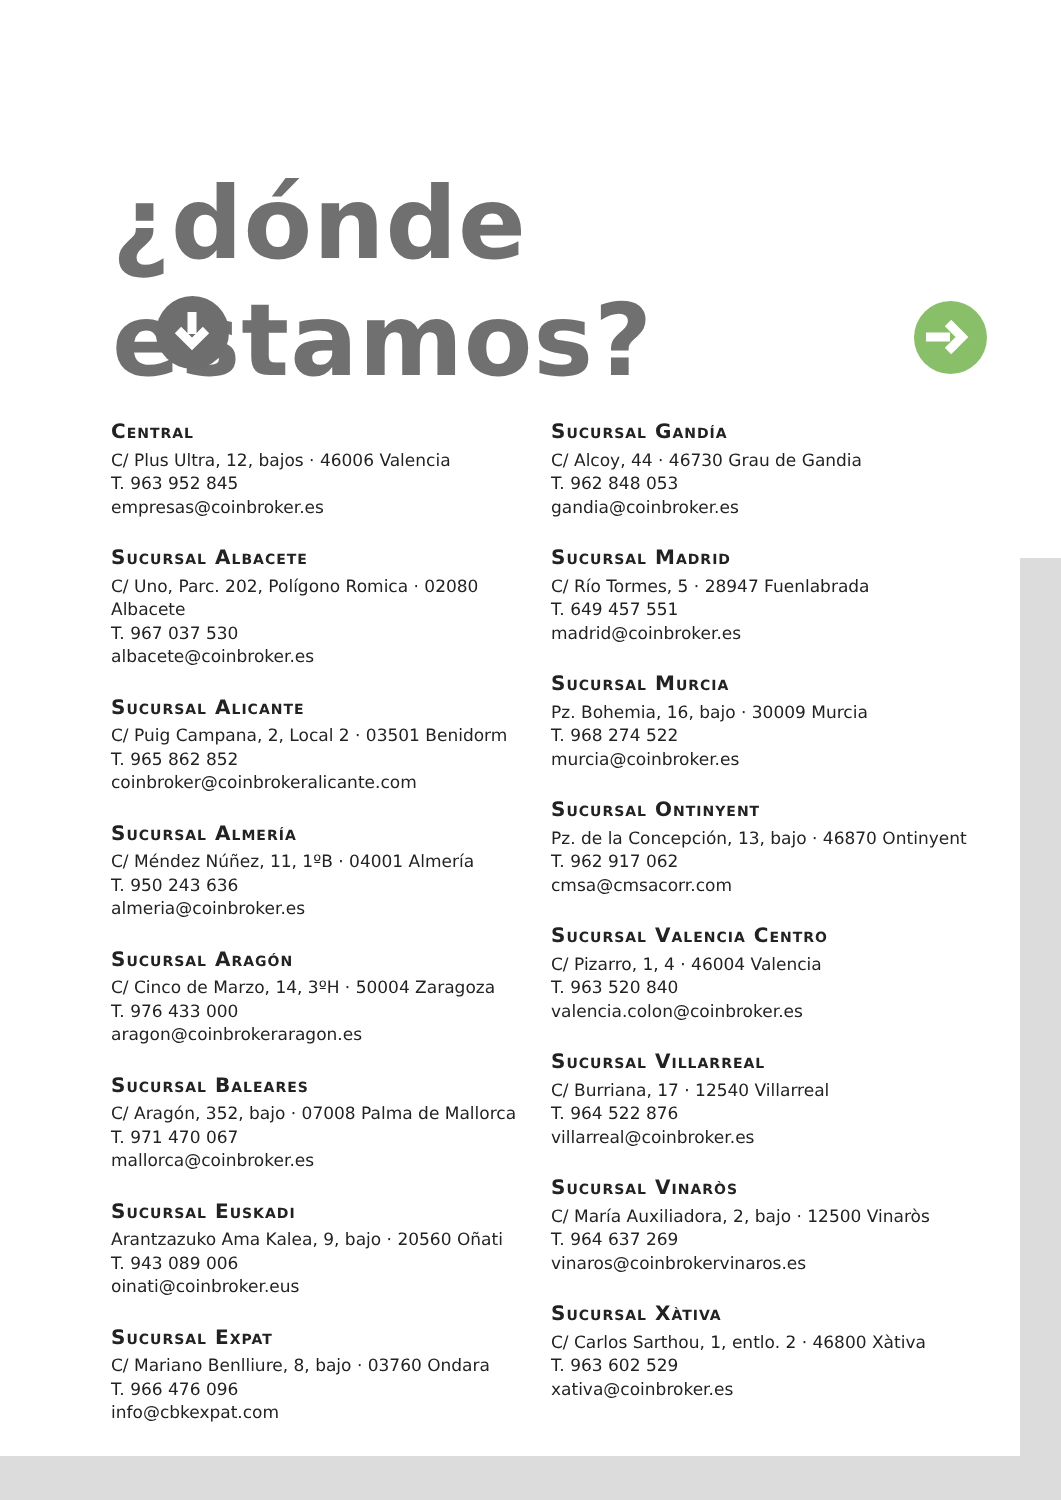¿dónde estamos?
Central
C/ Plus Ultra, 12, bajos · 46006 Valencia
T. 963 952 845
empresas@coinbroker.es
Sucursal Albacete
C/ Uno, Parc. 202, Polígono Romica · 02080 Albacete
T. 967 037 530
albacete@coinbroker.es
Sucursal Alicante
C/ Puig Campana, 2, Local 2 · 03501 Benidorm
T. 965 862 852
coinbroker@coinbrokeralicante.com
Sucursal Almería
C/ Méndez Núñez, 11, 1ºB · 04001 Almería
T. 950 243 636
almeria@coinbroker.es
Sucursal Aragón
C/ Cinco de Marzo, 14, 3ºH · 50004 Zaragoza
T. 976 433 000
aragon@coinbrokeraragon.es
Sucursal Baleares
C/ Aragón, 352, bajo · 07008 Palma de Mallorca
T. 971 470 067
mallorca@coinbroker.es
Sucursal Euskadi
Arantzazuko Ama Kalea, 9, bajo · 20560 Oñati
T. 943 089 006
oinati@coinbroker.eus
Sucursal Expat
C/ Mariano Benlliure, 8, bajo · 03760 Ondara
T. 966 476 096
info@cbkexpat.com
Sucursal Gandía
C/ Alcoy, 44 · 46730 Grau de Gandia
T. 962 848 053
gandia@coinbroker.es
Sucursal Madrid
C/ Río Tormes, 5 · 28947 Fuenlabrada
T. 649 457 551
madrid@coinbroker.es
Sucursal Murcia
Pz. Bohemia, 16, bajo · 30009 Murcia
T. 968 274 522
murcia@coinbroker.es
Sucursal Ontinyent
Pz. de la Concepción, 13, bajo · 46870 Ontinyent
T. 962 917 062
cmsa@cmsacorr.com
Sucursal Valencia Centro
C/ Pizarro, 1, 4 · 46004 Valencia
T. 963 520 840
valencia.colon@coinbroker.es
Sucursal Villarreal
C/ Burriana, 17 · 12540 Villarreal
T. 964 522 876
villarreal@coinbroker.es
Sucursal Vinaròs
C/ María Auxiliadora, 2, bajo · 12500 Vinaròs
T. 964 637 269
vinaros@coinbrokervinaros.es
Sucursal Xàtiva
C/ Carlos Sarthou, 1, entlo. 2 · 46800 Xàtiva
T. 963 602 529
xativa@coinbroker.es